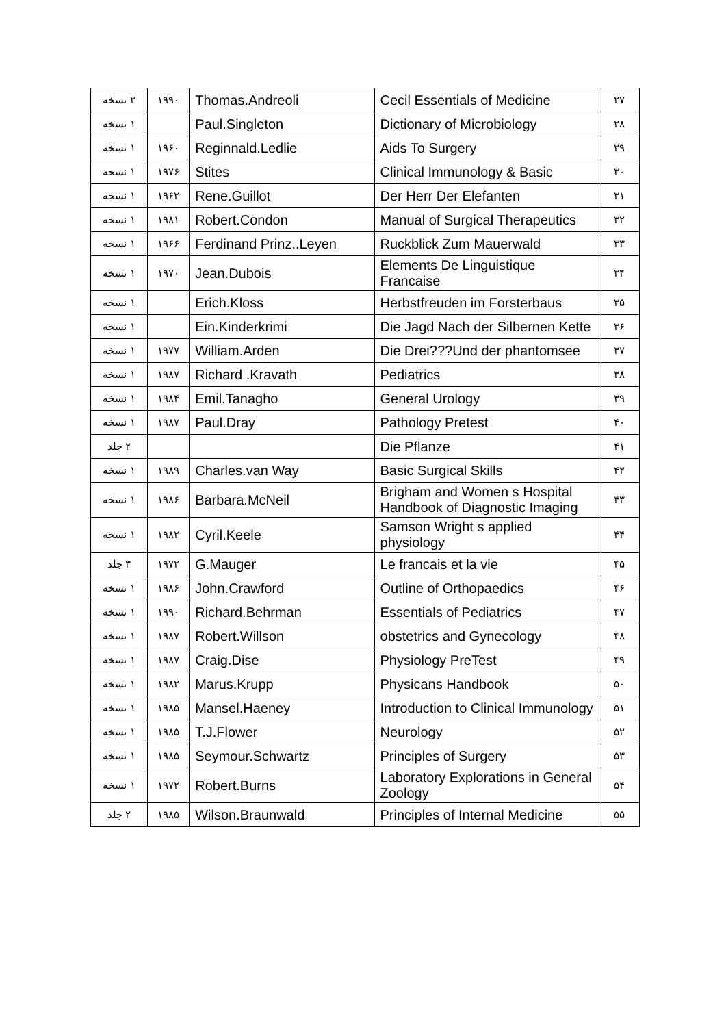| ۲۷ | Cecil Essentials of Medicine | Thomas.Andreoli | ۱۹۹۰ | ۲ نسخه |
| ۲۸ | Dictionary of Microbiology | Paul.Singleton | | ۱ نسخه |
| ۲۹ | Aids To Surgery | Reginnald.Ledlie | ۱۹۶۰ | ۱ نسخه |
| ۳۰ | Clinical Immunology & Basic | Stites | ۱۹۷۶ | ۱ نسخه |
| ۳۱ | Der Herr Der Elefanten | Rene.Guillot | ۱۹۶۲ | ۱ نسخه |
| ۳۲ | Manual of Surgical Therapeutics | Robert.Condon | ۱۹۸۱ | ۱ نسخه |
| ۳۳ | Ruckblick Zum Mauerwald | Ferdinand Prinz..Leyen | ۱۹۶۶ | ۱ نسخه |
| ۳۴ | Elements De Linguistique Francaise | Jean.Dubois | ۱۹۷۰ | ۱ نسخه |
| ۳۵ | Herbstfreuden im Forsterbaus | Erich.Kloss | | ۱ نسخه |
| ۳۶ | Die Jagd Nach der Silbernen Kette | Ein.Kinderkrimi | | ۱ نسخه |
| ۳۷ | Die Drei???Und der phantomsee | William.Arden | ۱۹۷۷ | ۱ نسخه |
| ۳۸ | Pediatrics | Richard .Kravath | ۱۹۸۷ | ۱ نسخه |
| ۳۹ | General Urology | Emil.Tanagho | ۱۹۸۴ | ۱ نسخه |
| ۴۰ | Pathology Pretest | Paul.Dray | ۱۹۸۷ | ۱ نسخه |
| ۴۱ | Die Pflanze | | | ۲ جلد |
| ۴۲ | Basic Surgical Skills | Charles.van Way | ۱۹۸۹ | ۱ نسخه |
| ۴۳ | Brigham and Women s Hospital Handbook of Diagnostic Imaging | Barbara.McNeil | ۱۹۸۶ | ۱ نسخه |
| ۴۴ | Samson Wright s applied physiology | Cyril.Keele | ۱۹۸۲ | ۱ نسخه |
| ۴۵ | Le francais et la vie | G.Mauger | ۱۹۷۲ | ۳ جلد |
| ۴۶ | Outline of Orthopaedics | John.Crawford | ۱۹۸۶ | ۱ نسخه |
| ۴۷ | Essentials of Pediatrics | Richard.Behrman | ۱۹۹۰ | ۱ نسخه |
| ۴۸ | obstetrics and Gynecology | Robert.Willson | ۱۹۸۷ | ۱ نسخه |
| ۴۹ | Physiology PreTest | Craig.Dise | ۱۹۸۷ | ۱ نسخه |
| ۵۰ | Physicans Handbook | Marus.Krupp | ۱۹۸۲ | ۱ نسخه |
| ۵۱ | Introduction to Clinical Immunology | Mansel.Haeney | ۱۹۸۵ | ۱ نسخه |
| ۵۲ | Neurology | T.J.Flower | ۱۹۸۵ | ۱ نسخه |
| ۵۳ | Principles of Surgery | Seymour.Schwartz | ۱۹۸۵ | ۱ نسخه |
| ۵۴ | Laboratory Explorations in General Zoology | Robert.Burns | ۱۹۷۲ | ۱ نسخه |
| ۵۵ | Principles of Internal Medicine | Wilson.Braunwald | ۱۹۸۵ | ۲ جلد |